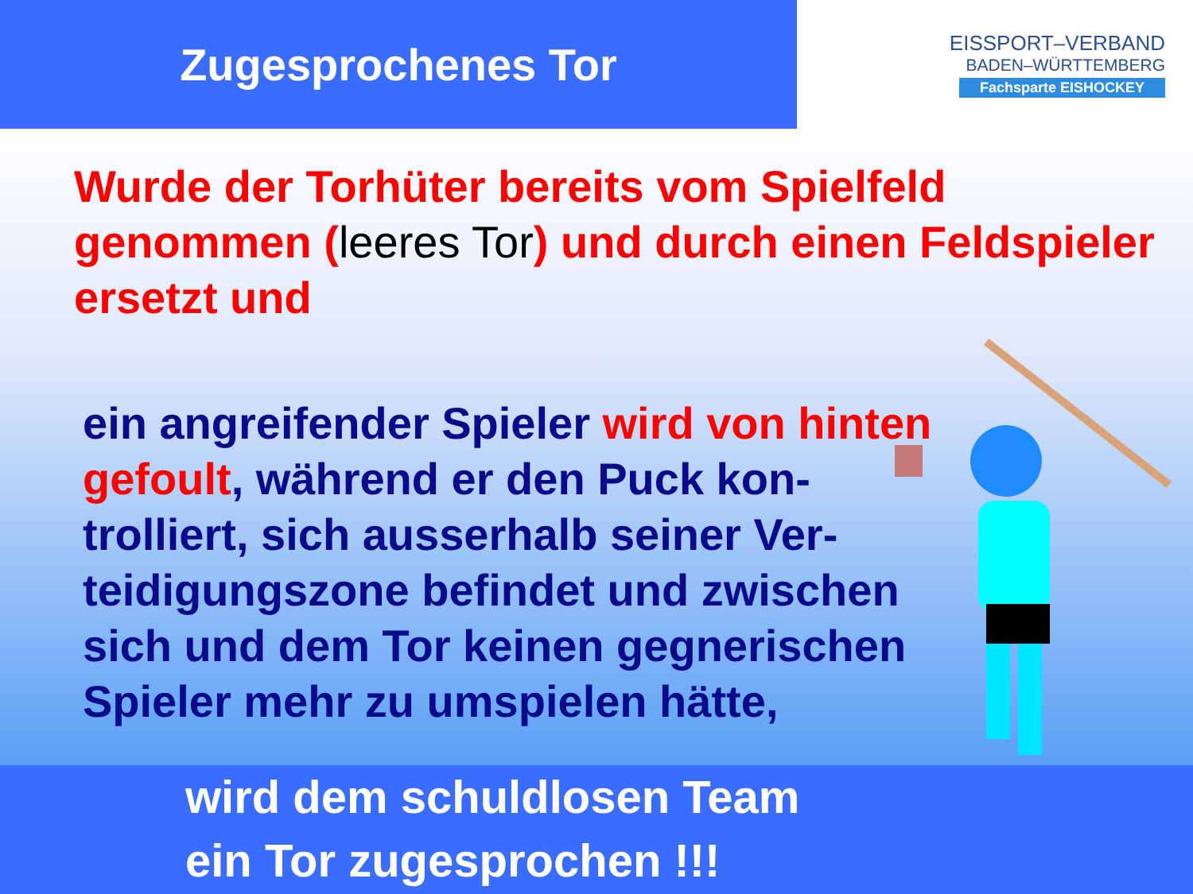Zugesprochenes Tor
EISSPORT–VERBAND
BADEN–WÜRTTEMBERG
Fachsparte EISHOCKEY
Wurde der Torhüter bereits vom Spielfeld genommen (leeres Tor) und durch einen Feldspieler ersetzt und
ein angreifender Spieler wird von hinten gefoult, während er den Puck kon-trolliert, sich ausserhalb seiner Ver-teidigungszone befindet und zwischen sich und dem Tor keinen gegnerischen Spieler mehr zu umspielen hätte,
wird dem schuldlosen Team
ein Tor zugesprochen !!!